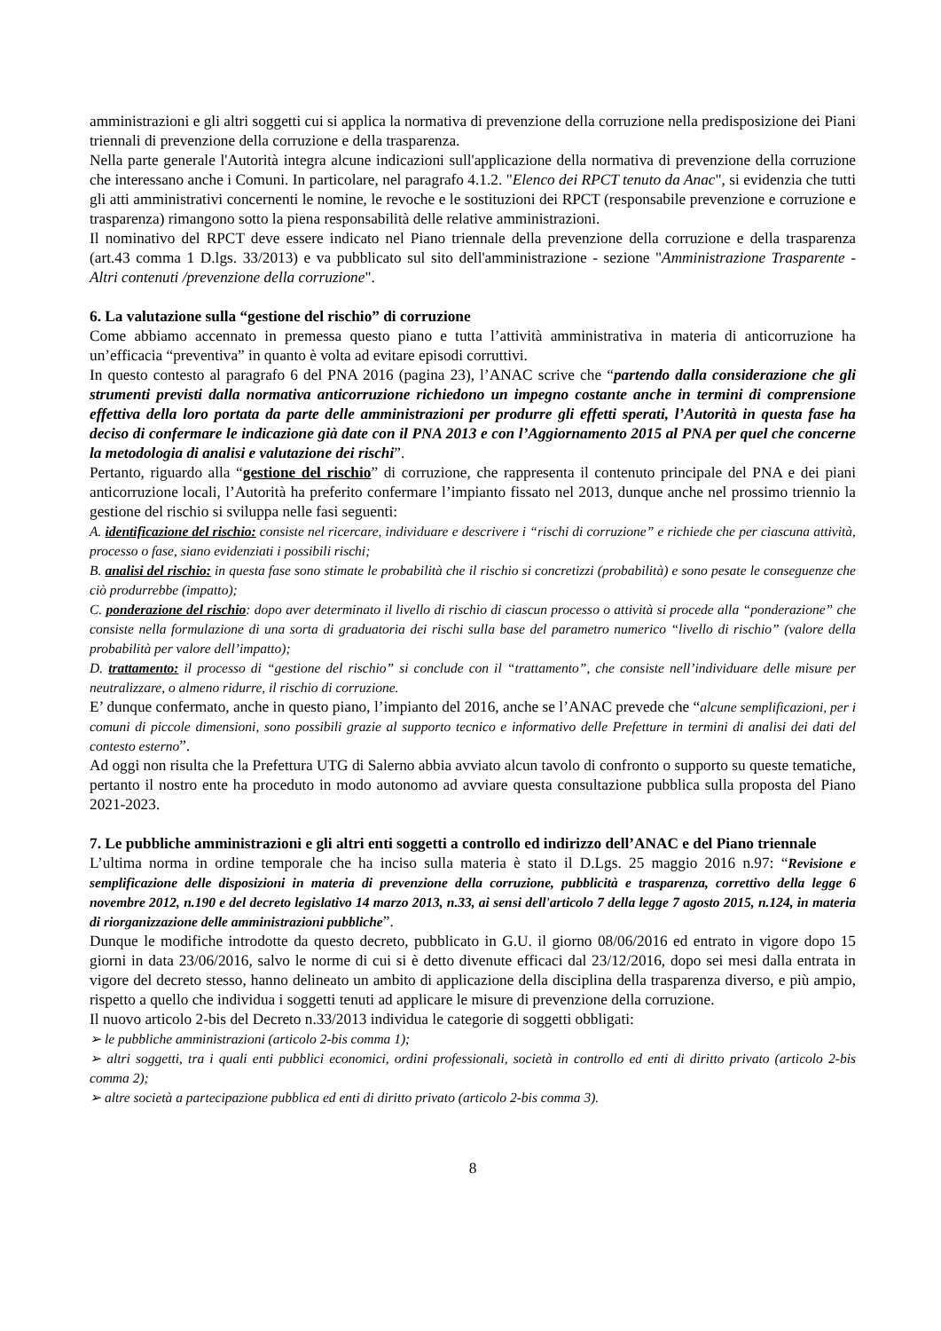amministrazioni e gli altri soggetti cui si applica la normativa di prevenzione della corruzione nella predisposizione dei Piani triennali di prevenzione della corruzione e della trasparenza.
Nella parte generale l'Autorità integra alcune indicazioni sull'applicazione della normativa di prevenzione della corruzione che interessano anche i Comuni. In particolare, nel paragrafo 4.1.2. "Elenco dei RPCT tenuto da Anac", si evidenzia che tutti gli atti amministrativi concernenti le nomine, le revoche e le sostituzioni dei RPCT (responsabile prevenzione e corruzione e trasparenza) rimangono sotto la piena responsabilità delle relative amministrazioni.
Il nominativo del RPCT deve essere indicato nel Piano triennale della prevenzione della corruzione e della trasparenza (art.43 comma 1 D.lgs. 33/2013) e va pubblicato sul sito dell'amministrazione - sezione "Amministrazione Trasparente - Altri contenuti /prevenzione della corruzione".
6. La valutazione sulla “gestione del rischio” di corruzione
Come abbiamo accennato in premessa questo piano e tutta l’attività amministrativa in materia di anticorruzione ha un’efficacia “preventiva” in quanto è volta ad evitare episodi corruttivi.
In questo contesto al paragrafo 6 del PNA 2016 (pagina 23), l’ANAC scrive che “partendo dalla considerazione che gli strumenti previsti dalla normativa anticorruzione richiedono un impegno costante anche in termini di comprensione effettiva della loro portata da parte delle amministrazioni per produrre gli effetti sperati, l’Autorità in questa fase ha deciso di confermare le indicazione già date con il PNA 2013 e con l’Aggiornamento 2015 al PNA per quel che concerne la metodologia di analisi e valutazione dei rischi”.
Pertanto, riguardo alla “gestione del rischio” di corruzione, che rappresenta il contenuto principale del PNA e dei piani anticorruzione locali, l’Autorità ha preferito confermare l’impianto fissato nel 2013, dunque anche nel prossimo triennio la gestione del rischio si sviluppa nelle fasi seguenti:
A. identificazione del rischio: consiste nel ricercare, individuare e descrivere i “rischi di corruzione” e richiede che per ciascuna attività, processo o fase, siano evidenziati i possibili rischi;
B. analisi del rischio: in questa fase sono stimate le probabilità che il rischio si concretizzi (probabilità) e sono pesate le conseguenze che ciò produrrebbe (impatto);
C. ponderazione del rischio: dopo aver determinato il livello di rischio di ciascun processo o attività si procede alla “ponderazione” che consiste nella formulazione di una sorta di graduatoria dei rischi sulla base del parametro numerico “livello di rischio” (valore della probabilità per valore dell’impatto);
D. trattamento: il processo di “gestione del rischio” si conclude con il “trattamento”, che consiste nell’individuare delle misure per neutralizzare, o almeno ridurre, il rischio di corruzione.
E’ dunque confermato, anche in questo piano, l’impianto del 2016, anche se l’ANAC prevede che “alcune semplificazioni, per i comuni di piccole dimensioni, sono possibili grazie al supporto tecnico e informativo delle Prefetture in termini di analisi dei dati del contesto esterno”.
Ad oggi non risulta che la Prefettura UTG di Salerno abbia avviato alcun tavolo di confronto o supporto su queste tematiche, pertanto il nostro ente ha proceduto in modo autonomo ad avviare questa consultazione pubblica sulla proposta del Piano 2021-2023.
7. Le pubbliche amministrazioni e gli altri enti soggetti a controllo ed indirizzo dell’ANAC e del Piano triennale
L’ultima norma in ordine temporale che ha inciso sulla materia è stato il D.Lgs. 25 maggio 2016 n.97: “Revisione e semplificazione delle disposizioni in materia di prevenzione della corruzione, pubblicità e trasparenza, correttivo della legge 6 novembre 2012, n.190 e del decreto legislativo 14 marzo 2013, n.33, ai sensi dell'articolo 7 della legge 7 agosto 2015, n.124, in materia di riorganizzazione delle amministrazioni pubbliche”.
Dunque le modifiche introdotte da questo decreto, pubblicato in G.U. il giorno 08/06/2016 ed entrato in vigore dopo 15 giorni in data 23/06/2016, salvo le norme di cui si è detto divenute efficaci dal 23/12/2016, dopo sei mesi dalla entrata in vigore del decreto stesso, hanno delineato un ambito di applicazione della disciplina della trasparenza diverso, e più ampio, rispetto a quello che individua i soggetti tenuti ad applicare le misure di prevenzione della corruzione.
Il nuovo articolo 2-bis del Decreto n.33/2013 individua le categorie di soggetti obbligati:
➢ le pubbliche amministrazioni (articolo 2-bis comma 1);
➢ altri soggetti, tra i quali enti pubblici economici, ordini professionali, società in controllo ed enti di diritto privato (articolo 2-bis comma 2);
➢ altre società a partecipazione pubblica ed enti di diritto privato (articolo 2-bis comma 3).
8